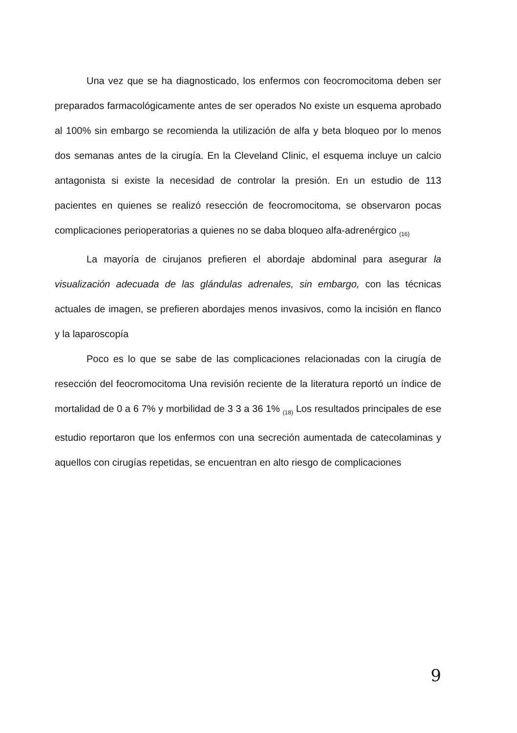Una vez que se ha diagnosticado, los enfermos con feocromocitoma deben ser preparados farmacológicamente antes de ser operados No existe un esquema aprobado al 100% sin embargo se recomienda la utilización de alfa y beta bloqueo por lo menos dos semanas antes de la cirugía. En la Cleveland Clinic, el esquema incluye un calcio antagonista si existe la necesidad de controlar la presión. En un estudio de 113 pacientes en quienes se realizó resección de feocromocitoma, se observaron pocas complicaciones perioperatorias a quienes no se daba bloqueo alfa-adrenérgico <sub>(16)</sub>
La mayoría de cirujanos prefieren el abordaje abdominal para asegurar la visualización adecuada de las glándulas adrenales, sin embargo, con las técnicas actuales de imagen, se prefieren abordajes menos invasivos, como la incisión en flanco y la laparoscopía
Poco es lo que se sabe de las complicaciones relacionadas con la cirugía de resección del feocromocitoma Una revisión reciente de la literatura reportó un índice de mortalidad de 0 a 6 7% y morbilidad de 3 3 a 36 1% <sub>(18)</sub> Los resultados principales de ese estudio reportaron que los enfermos con una secreción aumentada de catecolaminas y aquellos con cirugías repetidas, se encuentran en alto riesgo de complicaciones
9